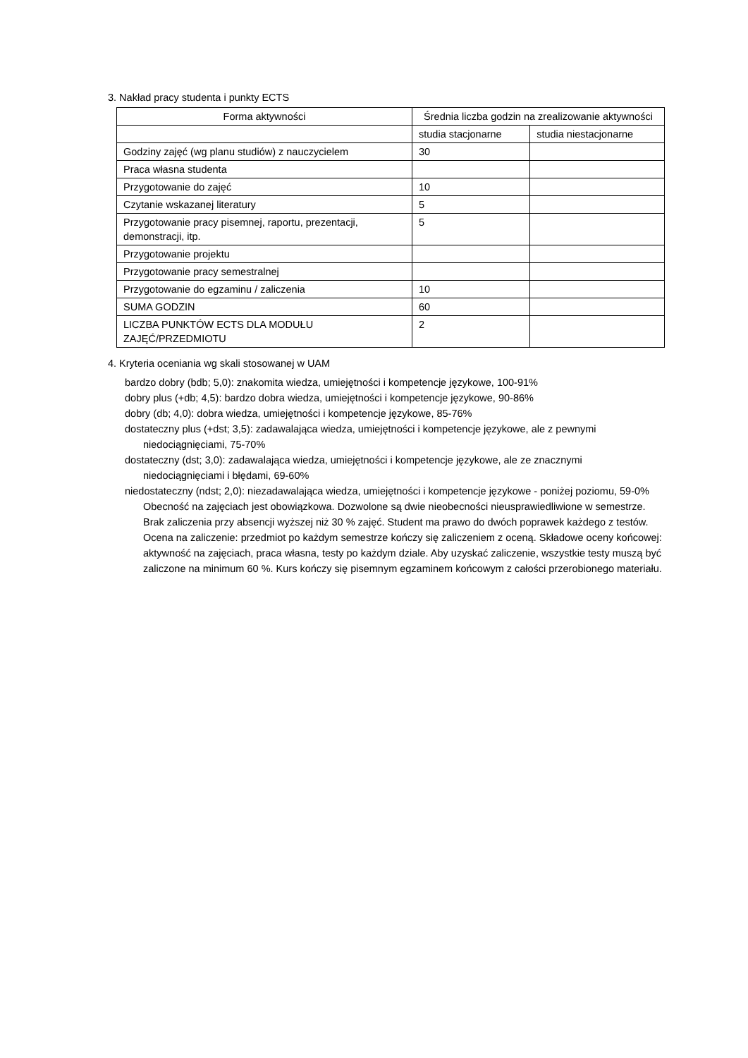3. Nakład pracy studenta i punkty ECTS
| Forma aktywności | Średnia liczba godzin na zrealizowanie aktywności | |
| --- | --- | --- |
| | studia stacjonarne | studia niestacjonarne |
| Godziny zajęć (wg planu studiów) z nauczycielem | 30 | |
| Praca własna studenta | | |
| Przygotowanie do zajęć | 10 | |
| Czytanie wskazanej literatury | 5 | |
| Przygotowanie pracy pisemnej, raportu, prezentacji, demonstracji, itp. | 5 | |
| Przygotowanie projektu | | |
| Przygotowanie pracy semestralnej | | |
| Przygotowanie do egzaminu / zaliczenia | 10 | |
| SUMA GODZIN | 60 | |
| LICZBA PUNKTÓW ECTS DLA MODUŁU ZAJĘĆ/PRZEDMIOTU | 2 | |
4. Kryteria oceniania wg skali stosowanej w UAM
bardzo dobry (bdb; 5,0): znakomita wiedza, umiejętności i kompetencje językowe, 100-91%
dobry plus (+db; 4,5): bardzo dobra wiedza, umiejętności i kompetencje językowe, 90-86%
dobry (db; 4,0): dobra wiedza, umiejętności i kompetencje językowe, 85-76%
dostateczny plus (+dst; 3,5): zadawalająca wiedza, umiejętności i kompetencje językowe, ale z pewnymi niedociągnięciami, 75-70%
dostateczny (dst; 3,0): zadawalająca wiedza, umiejętności i kompetencje językowe, ale ze znacznymi niedociągnięciami i błędami, 69-60%
niedostateczny (ndst; 2,0): niezadawalająca wiedza, umiejętności i kompetencje językowe - poniżej poziomu, 59-0% Obecność na zajęciach jest obowiązkowa. Dozwolone są dwie nieobecności nieusprawiedliwione w semestrze. Brak zaliczenia przy absencji wyższej niż 30 % zajęć. Student ma prawo do dwóch poprawek każdego z testów. Ocena na zaliczenie: przedmiot po każdym semestrze kończy się zaliczeniem z oceną. Składowe oceny końcowej: aktywność na zajęciach, praca własna, testy po każdym dziale. Aby uzyskać zaliczenie, wszystkie testy muszą być zaliczone na minimum 60 %. Kurs kończy się pisemnym egzaminem końcowym z całości przerobionego materiału.